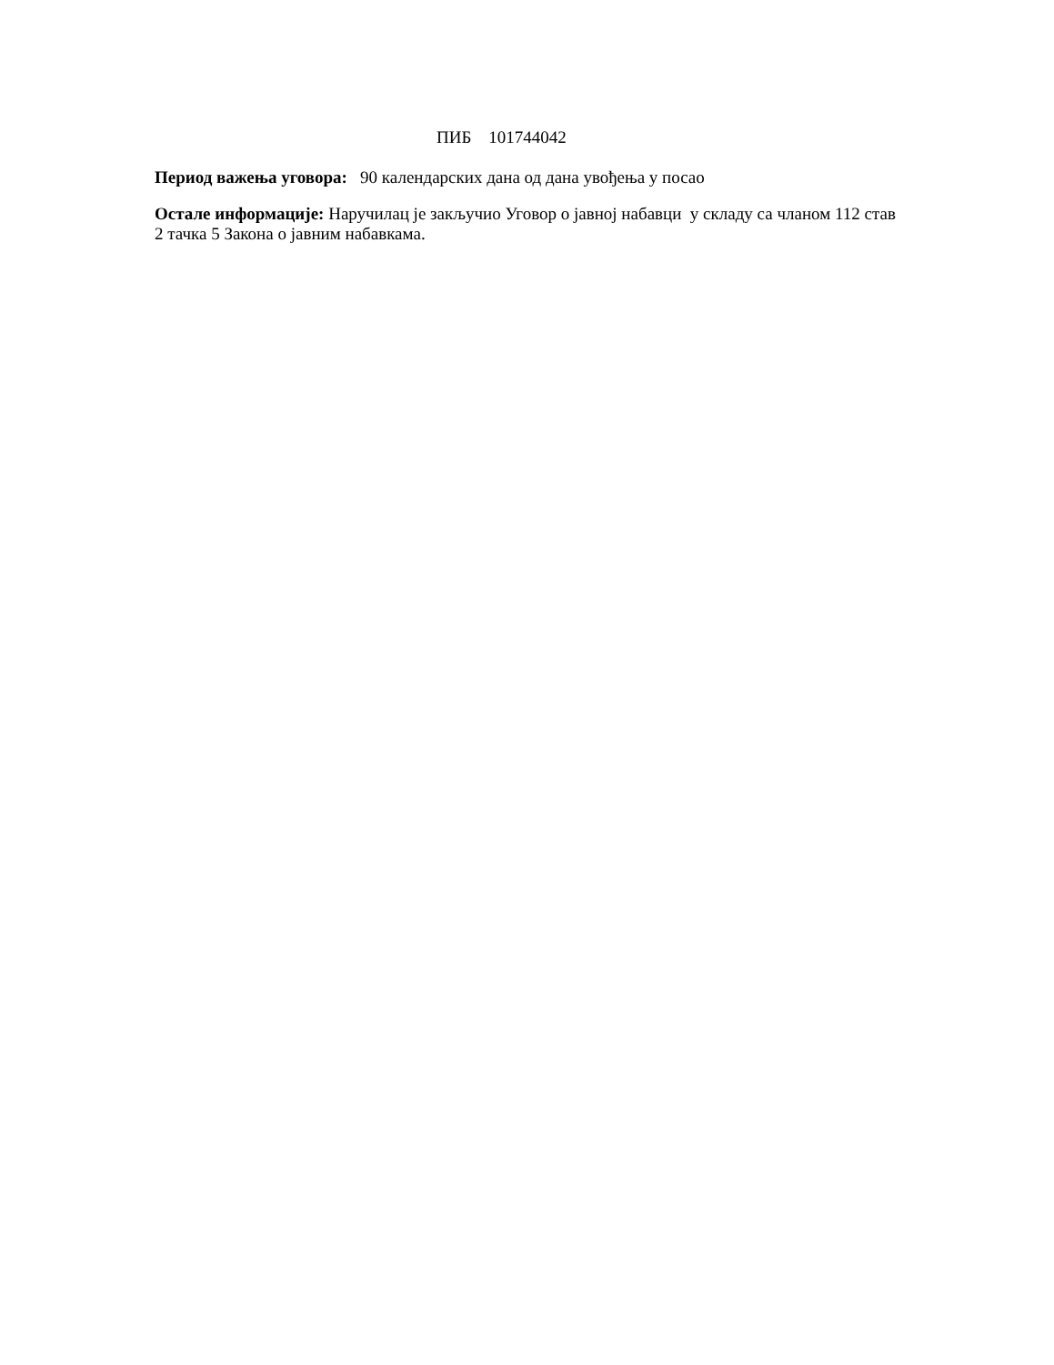ПИБ 101744042
Период важења уговора: 90 календарских дана од дана увођења у посао
Остале информације: Наручилац је закључио Уговор о јавној набавци у складу са члaном 112 став 2 тачка 5 Закона о јавним набавкама.